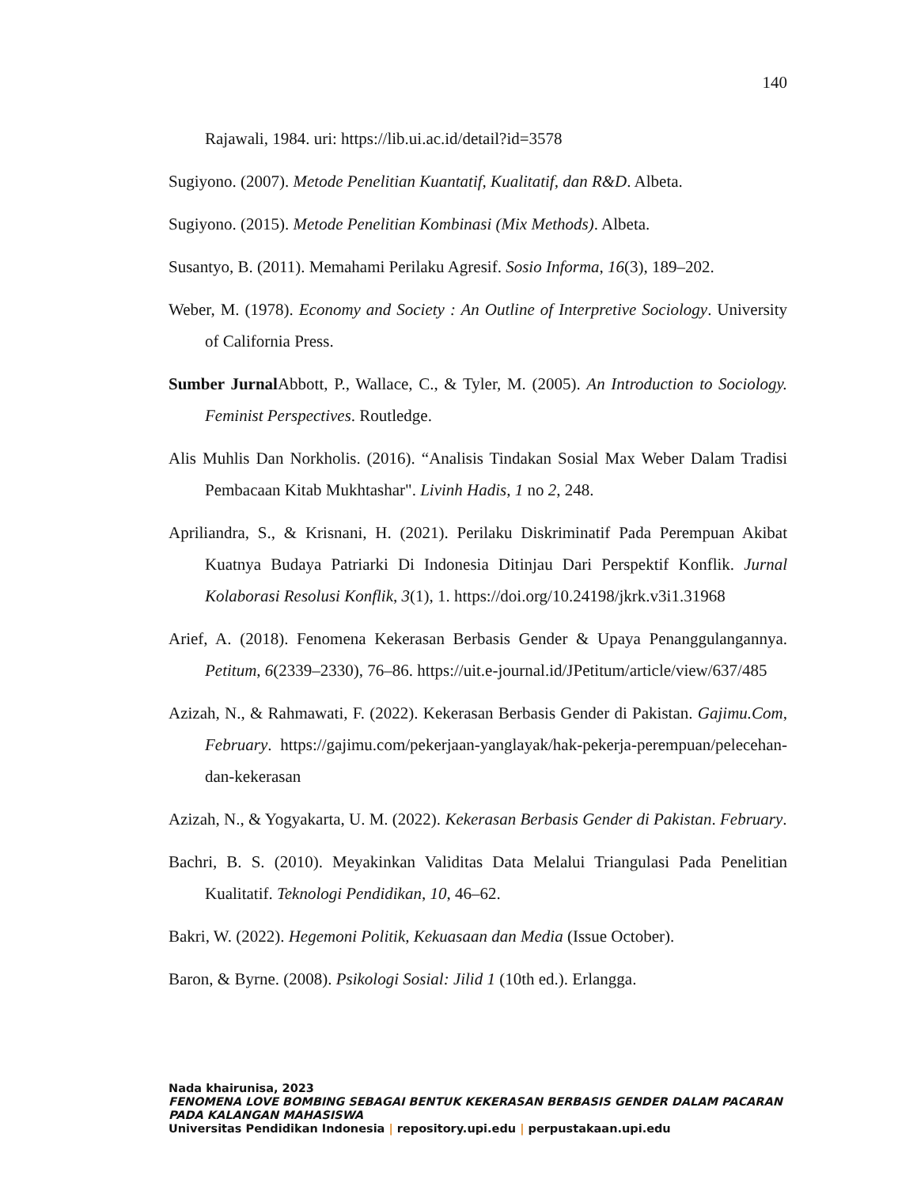140
Rajawali, 1984. uri: https://lib.ui.ac.id/detail?id=3578
Sugiyono. (2007). Metode Penelitian Kuantatif, Kualitatif, dan R&D. Albeta.
Sugiyono. (2015). Metode Penelitian Kombinasi (Mix Methods). Albeta.
Susantyo, B. (2011). Memahami Perilaku Agresif. Sosio Informa, 16(3), 189–202.
Weber, M. (1978). Economy and Society : An Outline of Interpretive Sociology. University of California Press.
Sumber Jurnal Abbott, P., Wallace, C., & Tyler, M. (2005). An Introduction to Sociology. Feminist Perspectives. Routledge.
Alis Muhlis Dan Norkholis. (2016). “Analisis Tindakan Sosial Max Weber Dalam Tradisi Pembacaan Kitab Mukhtashar". Livinh Hadis, 1 no 2, 248.
Apriliandra, S., & Krisnani, H. (2021). Perilaku Diskriminatif Pada Perempuan Akibat Kuatnya Budaya Patriarki Di Indonesia Ditinjau Dari Perspektif Konflik. Jurnal Kolaborasi Resolusi Konflik, 3(1), 1. https://doi.org/10.24198/jkrk.v3i1.31968
Arief, A. (2018). Fenomena Kekerasan Berbasis Gender & Upaya Penanggulangannya. Petitum, 6(2339–2330), 76–86. https://uit.e-journal.id/JPetitum/article/view/637/485
Azizah, N., & Rahmawati, F. (2022). Kekerasan Berbasis Gender di Pakistan. Gajimu.Com, February. https://gajimu.com/pekerjaan-yanglayak/hak-pekerja-perempuan/pelecehan-dan-kekerasan
Azizah, N., & Yogyakarta, U. M. (2022). Kekerasan Berbasis Gender di Pakistan. February.
Bachri, B. S. (2010). Meyakinkan Validitas Data Melalui Triangulasi Pada Penelitian Kualitatif. Teknologi Pendidikan, 10, 46–62.
Bakri, W. (2022). Hegemoni Politik, Kekuasaan dan Media (Issue October).
Baron, & Byrne. (2008). Psikologi Sosial: Jilid 1 (10th ed.). Erlangga.
Nada khairunisa, 2023
FENOMENA LOVE BOMBING SEBAGAI BENTUK KEKERASAN BERBASIS GENDER DALAM PACARAN
PADA KALANGAN MAHASISWA
Universitas Pendidikan Indonesia | repository.upi.edu | perpustakaan.upi.edu